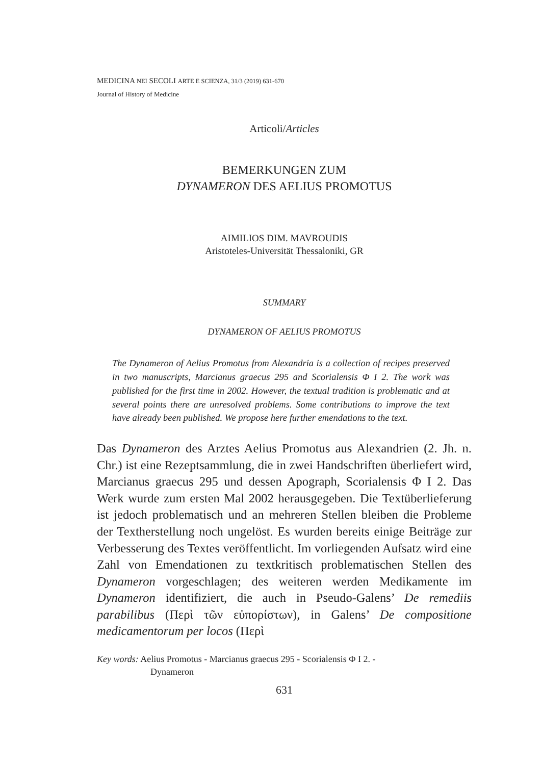MEDICINA NEI SECOLI ARTE E SCIENZA, 31/3 (2019) 631-670
Journal of History of Medicine
Articoli/Articles
BEMERKUNGEN ZUM
DYNAMERON DES AELIUS PROMOTUS
AIMILIOS DIM. MAVROUDIS
Aristoteles-Universität Thessaloniki, GR
SUMMARY
DYNAMERON OF AELIUS PROMOTUS
The Dynameron of Aelius Promotus from Alexandria is a collection of recipes preserved in two manuscripts, Marcianus graecus 295 and Scorialensis Φ I 2. The work was published for the first time in 2002. However, the textual tradition is problematic and at several points there are unresolved problems. Some contributions to improve the text have already been published. We propose here further emendations to the text.
Das Dynameron des Arztes Aelius Promotus aus Alexandrien (2. Jh. n. Chr.) ist eine Rezeptsammlung, die in zwei Handschriften überliefert wird, Marcianus graecus 295 und dessen Apograph, Scorialensis Φ I 2. Das Werk wurde zum ersten Mal 2002 herausgegeben. Die Textüberlieferung ist jedoch problematisch und an mehreren Stellen bleiben die Probleme der Textherstellung noch ungelöst. Es wurden bereits einige Beiträge zur Verbesserung des Textes veröffentlicht. Im vorliegenden Aufsatz wird eine Zahl von Emendationen zu textkritisch problematischen Stellen des Dynameron vorgeschlagen; des weiteren werden Medikamente im Dynameron identifiziert, die auch in Pseudo-Galens’ De remediis parabilibus (Περὶ τῶν εὐπορίστων), in Galens’ De compositione medicamentorum per locos (Περὶ
Key words: Aelius Promotus - Marcianus graecus 295 - Scorialensis Φ I 2. -
Dynameron
631